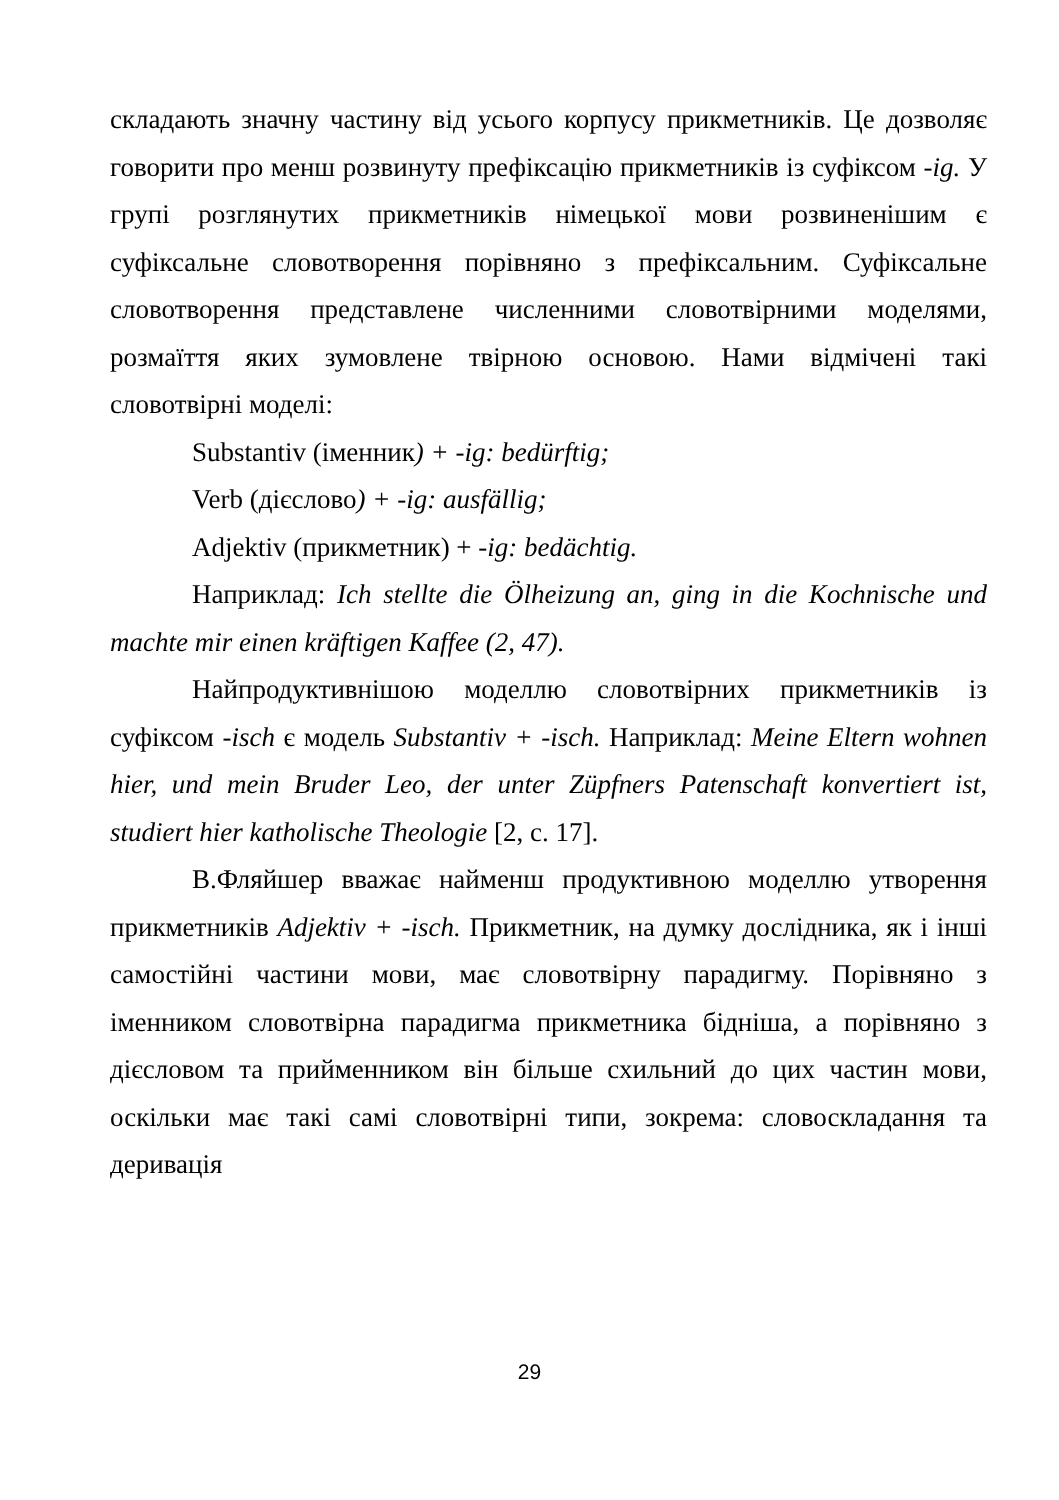складають значну частину від усього корпусу прикметників. Це дозволяє говорити про менш розвинуту префіксацію прикметників із суфіксом -ig. У групі розглянутих прикметників німецької мови розвиненішим є суфіксальне словотворення порівняно з префіксальним. Суфіксальне словотворення представлене численними словотвірними моделями, розмаїття яких зумовлене твірною основою. Нами відмічені такі словотвірні моделі:
Substantiv (іменник) + -ig: bedürftig;
Verb (дієслово) + -ig: ausfällig;
Adjektiv (прикметник) + -ig: bedächtig.
Наприклад: Ich stellte die Ölheizung an, ging in die Kochnische und machte mir einen kräftigen Kaffee (2, 47).
Найпродуктивнішою моделлю словотвірних прикметників із суфіксом -isch є модель Substantiv + -isch. Наприклад: Meine Eltern wohnen hier, und mein Bruder Leo, der unter Züpfners Patenschaft konvertiert ist, studiert hier katholische Theologie [2, с. 17].
В.Фляйшер вважає найменш продуктивною моделлю утворення прикметників Adjektiv + -isch. Прикметник, на думку дослідника, як і інші самостійні частини мови, має словотвірну парадигму. Порівняно з іменником словотвірна парадигма прикметника бідніша, а порівняно з дієсловом та прийменником він більше схильний до цих частин мови, оскільки має такі самі словотвірні типи, зокрема: словоскладання та деривація
29